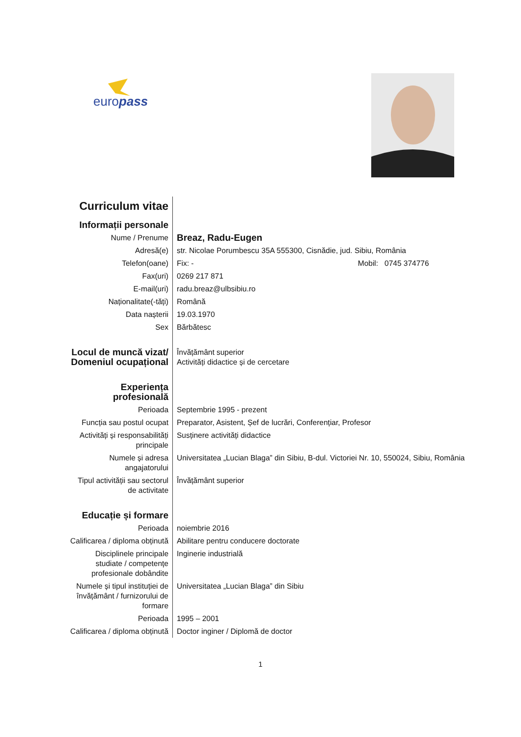europass
| Curriculum vitae | |
| Informații personale | |
| Nume / Prenume | Breaz, Radu-Eugen |
| Adresă(e) | str. Nicolae Porumbescu 35A 555300, Cisnădie, jud. Sibiu, România |
| Telefon(oane) | Fix: - Mobil: 0745 374776 |
| Fax(uri) | 0269 217 871 |
| E-mail(uri) | radu.breaz@ulbsibiu.ro |
| Naționalitate(-tăți) | Română |
| Data nașterii | 19.03.1970 |
| Sex | Bărbătesc |
| Locul de muncă vizat/ Domeniul ocupațional | Învățământ superior Activități didactice și de cercetare |
| Experiența profesională | |
| Perioada | Septembrie 1995 - prezent |
| Funcția sau postul ocupat | Preparator, Asistent, Șef de lucrări, Conferențiar, Profesor |
| Activități și responsabilități principale | Susținere activități didactice |
| Numele și adresa angajatorului | Universitatea „Lucian Blaga” din Sibiu, B-dul. Victoriei Nr. 10, 550024, Sibiu, România |
| Tipul activității sau sectorul de activitate | Învățământ superior |
| Educație și formare | |
| Perioada | noiembrie 2016 |
| Calificarea / diploma obținută | Abilitare pentru conducere doctorate |
| Disciplinele principale studiate / competențe profesionale dobândite | Inginerie industrială |
| Numele și tipul instituției de învățământ / furnizorului de formare | Universitatea „Lucian Blaga” din Sibiu |
| Perioada | 1995 – 2001 |
| Calificarea / diploma obținută | Doctor inginer / Diplomă de doctor |
1